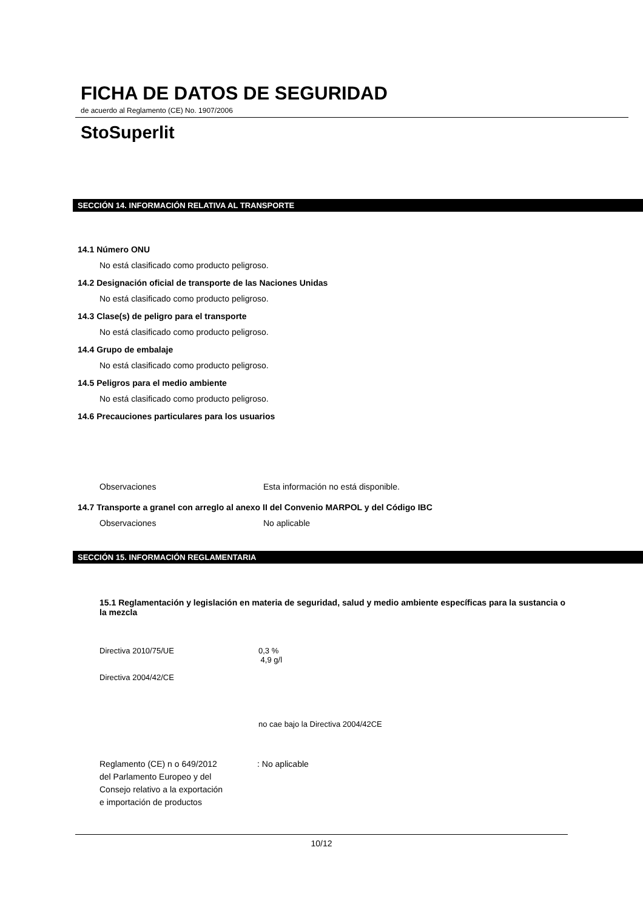FICHA DE DATOS DE SEGURIDAD
de acuerdo al Reglamento (CE) No. 1907/2006
StoSuperlit
SECCIÓN 14. INFORMACIÓN RELATIVA AL TRANSPORTE
14.1 Número ONU
No está clasificado como producto peligroso.
14.2 Designación oficial de transporte de las Naciones Unidas
No está clasificado como producto peligroso.
14.3 Clase(s) de peligro para el transporte
No está clasificado como producto peligroso.
14.4 Grupo de embalaje
No está clasificado como producto peligroso.
14.5 Peligros para el medio ambiente
No está clasificado como producto peligroso.
14.6 Precauciones particulares para los usuarios
Observaciones Esta información no está disponible.
14.7 Transporte a granel con arreglo al anexo II del Convenio MARPOL y del Código IBC
Observaciones No aplicable
SECCIÓN 15. INFORMACIÓN REGLAMENTARIA
15.1 Reglamentación y legislación en materia de seguridad, salud y medio ambiente específicas para la sustancia o la mezcla
Directiva 2010/75/UE 0,3 %
4,9 g/l
Directiva 2004/42/CE
no cae bajo la Directiva 2004/42CE
Reglamento (CE) n o 649/2012
del Parlamento Europeo y del
Consejo relativo a la exportación
e importación de productos: No aplicable
10/12